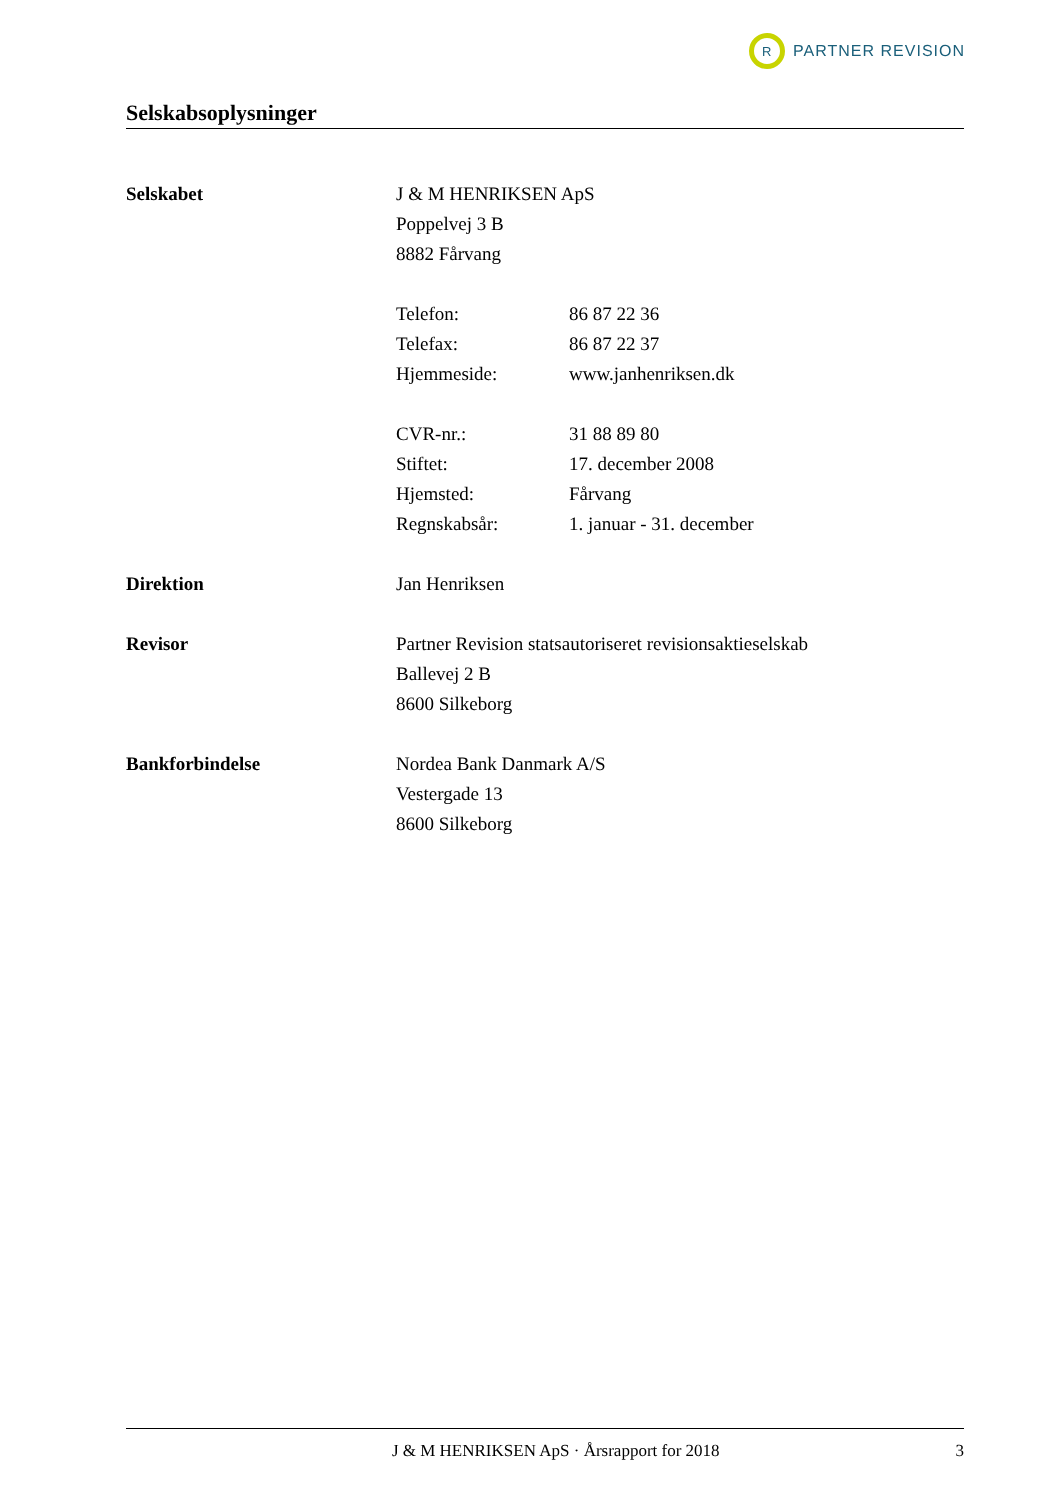R
PARTNER REVISION
Selskabsoplysninger
| Selskabet | J & M HENRIKSEN ApS | |
| | Poppelvej 3 B | |
| | 8882 Fårvang | |
| | Telefon: | 86 87 22 36 |
| | Telefax: | 86 87 22 37 |
| | Hjemmeside: | www.janhenriksen.dk |
| | CVR-nr.: | 31 88 89 80 |
| | Stiftet: | 17. december 2008 |
| | Hjemsted: | Fårvang |
| | Regnskabsår: | 1. januar - 31. december |
| Direktion | Jan Henriksen | |
| Revisor | Partner Revision statsautoriseret revisionsaktieselskab | |
| | Ballevej 2 B | |
| | 8600 Silkeborg | |
| Bankforbindelse | Nordea Bank Danmark A/S | |
| | Vestergade 13 | |
| | 8600 Silkeborg | |
J & M HENRIKSEN ApS · Årsrapport for 2018 3